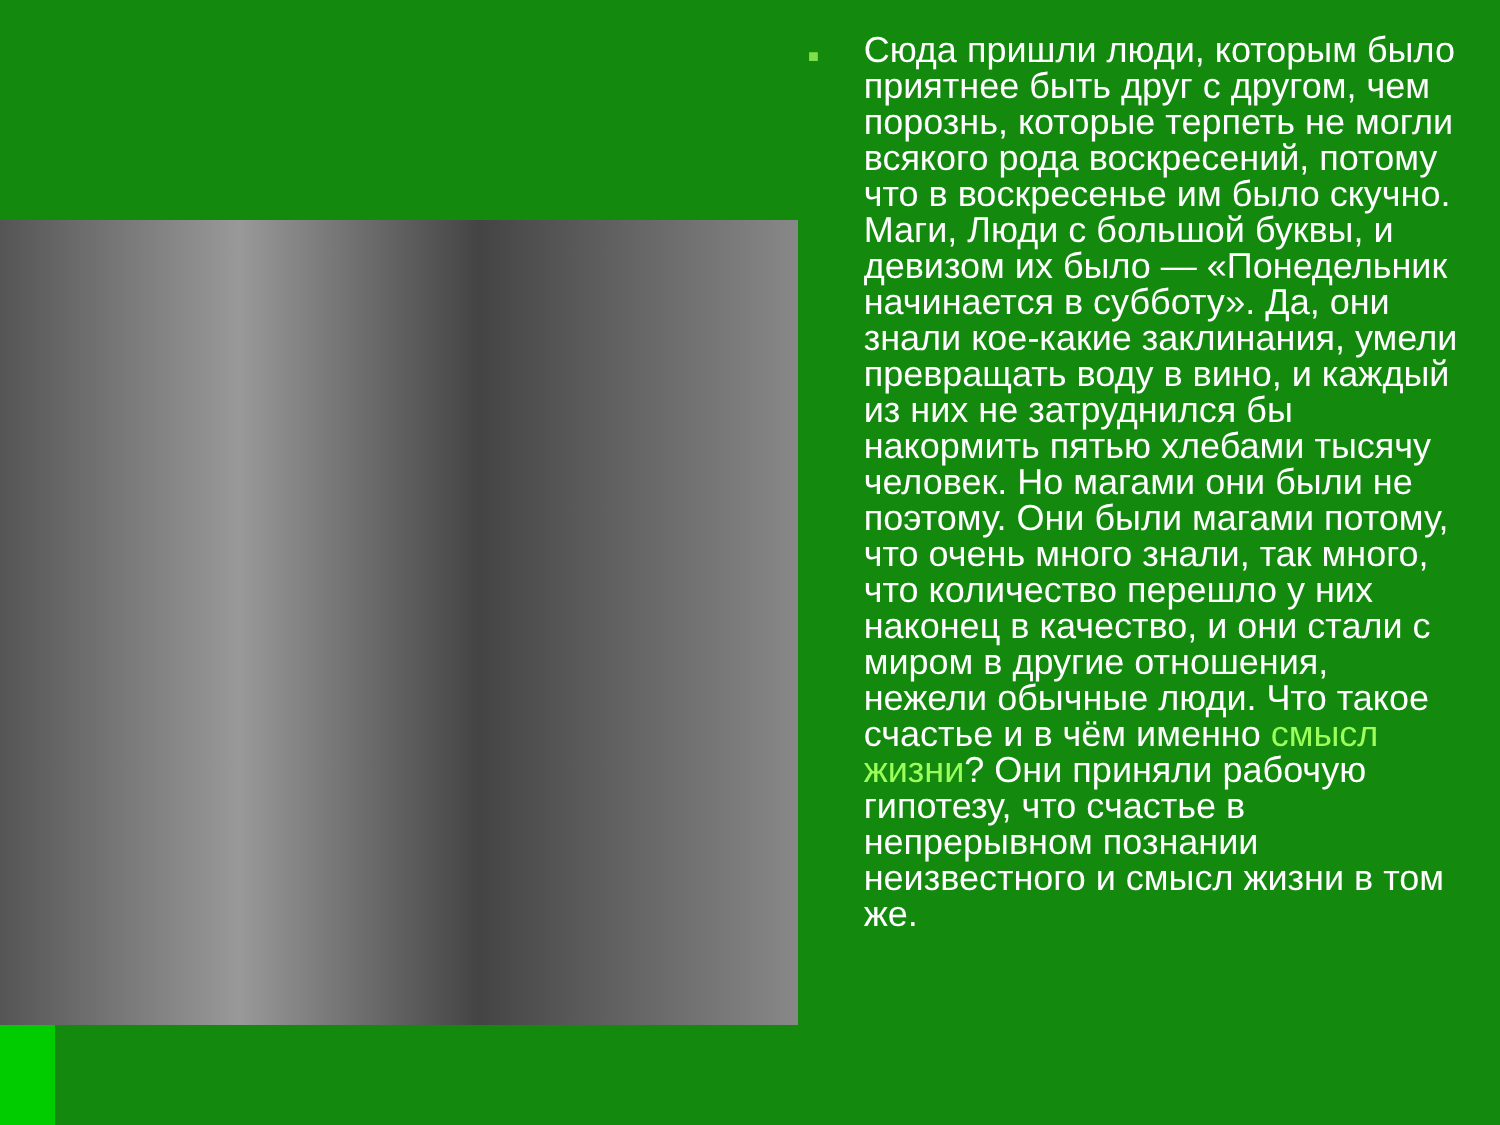■
Сюда пришли люди, которым было приятнее быть друг с другом, чем порознь, которые терпеть не могли всякого рода воскресений, потому что в воскресенье им было скучно. Маги, Люди с большой буквы, и девизом их было — «Понедельник начинается в субботу». Да, они знали кое-какие заклинания, умели превращать воду в вино, и каждый из них не затруднился бы накормить пятью хлебами тысячу человек. Но магами они были не поэтому. Они были магами потому, что очень много знали, так много, что количество перешло у них наконец в качество, и они стали с миром в другие отношения, нежели обычные люди. Что такое счастье и в чём именно смысл жизни? Они приняли рабочую гипотезу, что счастье в непрерывном познании неизвестного и смысл жизни в том же.